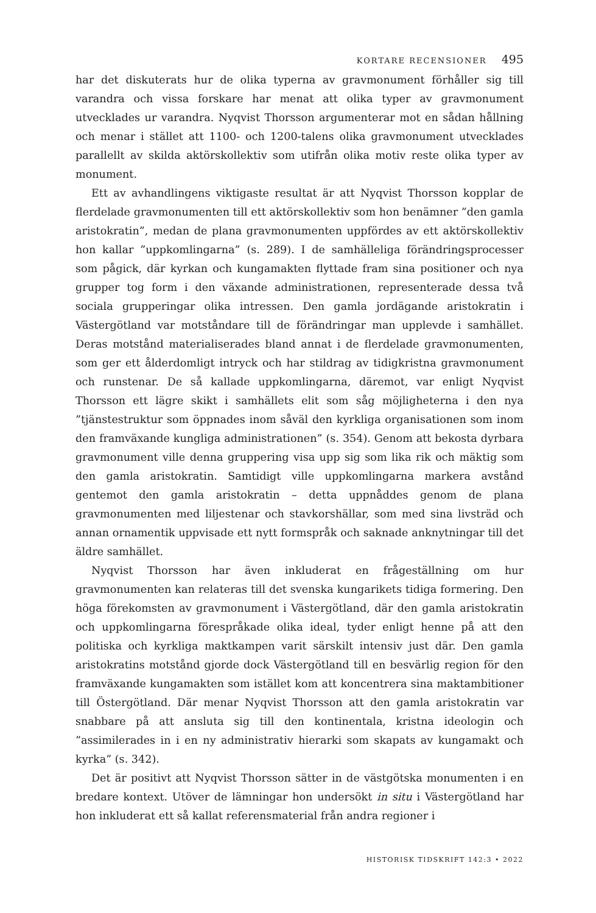KORTARE RECENSIONER 495
har det diskuterats hur de olika typerna av gravmonument förhåller sig till varandra och vissa forskare har menat att olika typer av gravmonument utvecklades ur varandra. Nyqvist Thorsson argumenterar mot en sådan hållning och menar i stället att 1100- och 1200-talens olika gravmonument utvecklades parallellt av skilda aktörskollektiv som utifrån olika motiv reste olika typer av monument.
Ett av avhandlingens viktigaste resultat är att Nyqvist Thorsson kopplar de flerdelade gravmonumenten till ett aktörskollektiv som hon benämner ”den gamla aristokratin”, medan de plana gravmonumenten uppfördes av ett aktörskollektiv hon kallar ”uppkomlingarna” (s. 289). I de samhälleliga förändringsprocesser som pågick, där kyrkan och kungamakten flyttade fram sina positioner och nya grupper tog form i den växande administrationen, representerade dessa två sociala grupperingar olika intressen. Den gamla jordägande aristokratin i Västergötland var motståndare till de förändringar man upplevde i samhället. Deras motstånd materialiserades bland annat i de flerdelade gravmonumenten, som ger ett ålderdomligt intryck och har stildrag av tidigkristna gravmonument och runstenar. De så kallade uppkomlingarna, däremot, var enligt Nyqvist Thorsson ett lägre skikt i samhällets elit som såg möjligheterna i den nya ”tjänstestruktur som öppnades inom såväl den kyrkliga organisationen som inom den framväxande kungliga administrationen” (s. 354). Genom att bekosta dyrbara gravmonument ville denna gruppering visa upp sig som lika rik och mäktig som den gamla aristokratin. Samtidigt ville uppkomlingarna markera avstånd gentemot den gamla aristokratin – detta uppnåddes genom de plana gravmonumenten med liljestenar och stavkorshällar, som med sina livsträd och annan ornamentik uppvisade ett nytt formspråk och saknade anknytningar till det äldre samhället.
Nyqvist Thorsson har även inkluderat en frågeställning om hur gravmonumenten kan relateras till det svenska kungarikets tidiga formering. Den höga förekomsten av gravmonument i Västergötland, där den gamla aristokratin och uppkomlingarna förespråkade olika ideal, tyder enligt henne på att den politiska och kyrkliga maktkampen varit särskilt intensiv just där. Den gamla aristokratins motstånd gjorde dock Västergötland till en besvärlig region för den framväxande kungamakten som istället kom att koncentrera sina maktambitioner till Östergötland. Där menar Nyqvist Thorsson att den gamla aristokratin var snabbare på att ansluta sig till den kontinentala, kristna ideologin och ”assimilerades in i en ny administrativ hierarki som skapats av kungamakt och kyrka” (s. 342).
Det är positivt att Nyqvist Thorsson sätter in de västgötska monumenten i en bredare kontext. Utöver de lämningar hon undersökt in situ i Västergötland har hon inkluderat ett så kallat referensmaterial från andra regioner i
HISTORISK TIDSKRIFT 142:3 • 2022